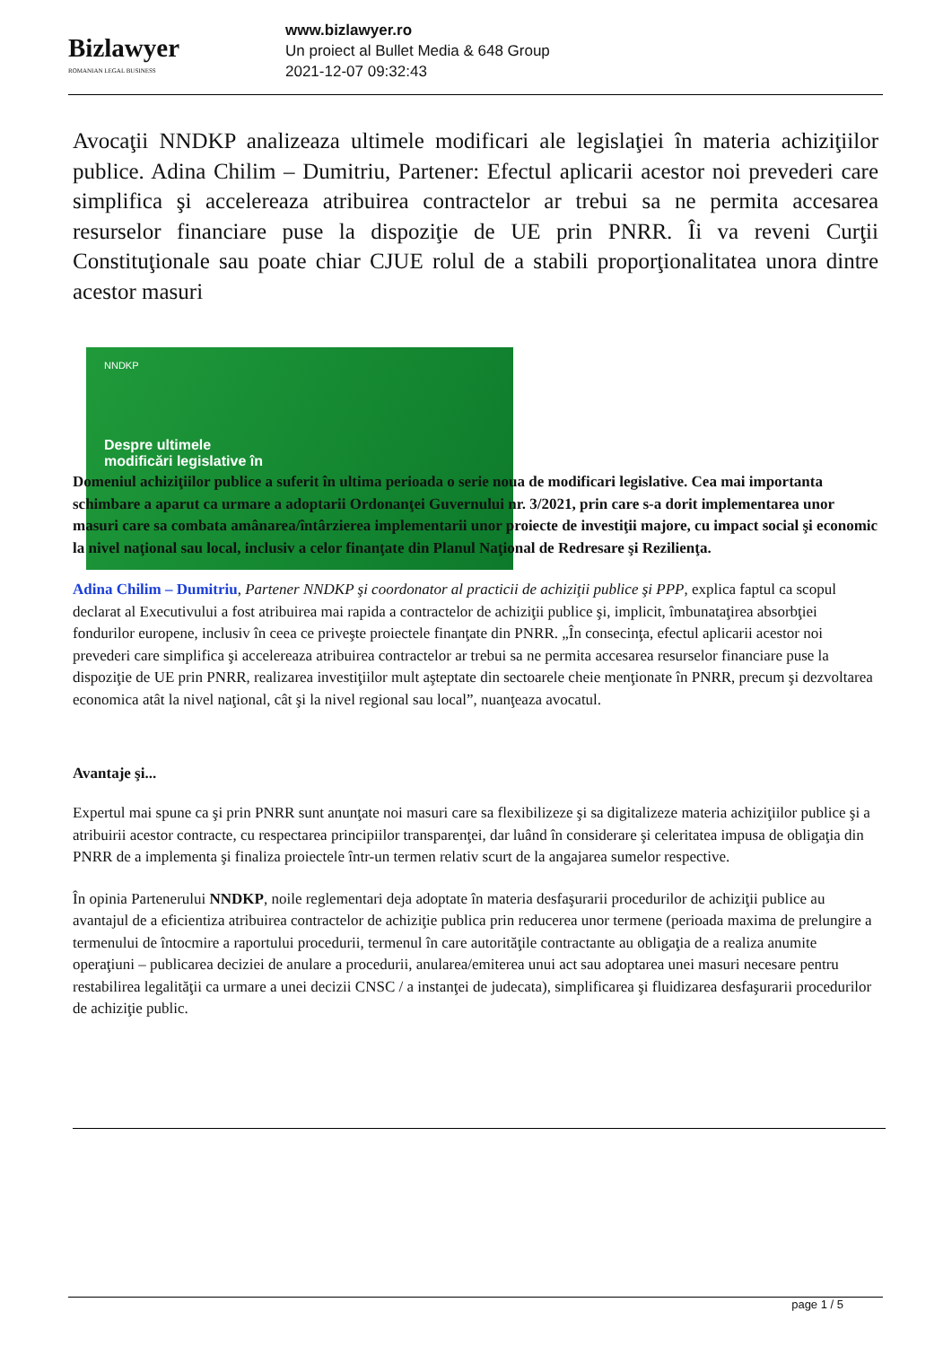Bizlawyer
ROMANIAN LEGAL BUSINESS
www.bizlawyer.ro
Un proiect al Bullet Media & 648 Group
2021-12-07 09:32:43
Avocaţii NNDKP analizeaza ultimele modificari ale legislaţiei în materia achiziţiilor publice. Adina Chilim – Dumitriu, Partener: Efectul aplicarii acestor noi prevederi care simplifica şi accelereaza atribuirea contractelor ar trebui sa ne permita accesarea resurselor financiare puse la dispoziţie de UE prin PNRR. Îi va reveni Curţii Constituţionale sau poate chiar CJUE rolul de a stabili proporţionalitatea unora dintre acestor masuri
NNDKP
Despre ultimele
modificări legislative în
Domeniul achiziţiilor publice a suferit în ultima perioada o serie noua de modificari legislative. Cea mai importanta schimbare a aparut ca urmare a adoptarii Ordonanţei Guvernului nr. 3/2021, prin care s-a dorit implementarea unor masuri care sa combata amânarea/întârzierea implementarii unor proiecte de investiţii majore, cu impact social şi economic la nivel naţional sau local, inclusiv a celor finanţate din Planul Naţional de Redresare şi Rezilienţa.
Adina Chilim – Dumitriu, Partener NNDKP şi coordonator al practicii de achiziţii publice şi PPP, explica faptul ca scopul declarat al Executivului a fost atribuirea mai rapida a contractelor de achiziţii publice şi, implicit, îmbunataţirea absorbţiei fondurilor europene, inclusiv în ceea ce priveşte proiectele finanţate din PNRR. „În consecinţa, efectul aplicarii acestor noi prevederi care simplifica şi accelereaza atribuirea contractelor ar trebui sa ne permita accesarea resurselor financiare puse la dispoziţie de UE prin PNRR, realizarea investiţiilor mult aşteptate din sectoarele cheie menţionate în PNRR, precum şi dezvoltarea economica atât la nivel naţional, cât şi la nivel regional sau local”, nuanţeaza avocatul.
Avantaje şi...
Expertul mai spune ca şi prin PNRR sunt anunţate noi masuri care sa flexibilizeze şi sa digitalizeze materia achiziţiilor publice şi a atribuirii acestor contracte, cu respectarea principiilor transparenţei, dar luând în considerare şi celeritatea impusa de obligaţia din PNRR de a implementa şi finaliza proiectele într-un termen relativ scurt de la angajarea sumelor respective.
În opinia Partenerului NNDKP, noile reglementari deja adoptate în materia desfaşurarii procedurilor de achiziţii publice au avantajul de a eficientiza atribuirea contractelor de achiziţie publica prin reducerea unor termene (perioada maxima de prelungire a termenului de întocmire a raportului procedurii, termenul în care autorităţile contractante au obligaţia de a realiza anumite operaţiuni – publicarea deciziei de anulare a procedurii, anularea/emiterea unui act sau adoptarea unei masuri necesare pentru restabilirea legalităţii ca urmare a unei decizii CNSC / a instanţei de judecata), simplificarea şi fluidizarea desfaşurarii procedurilor de achiziţie public.
page 1 / 5